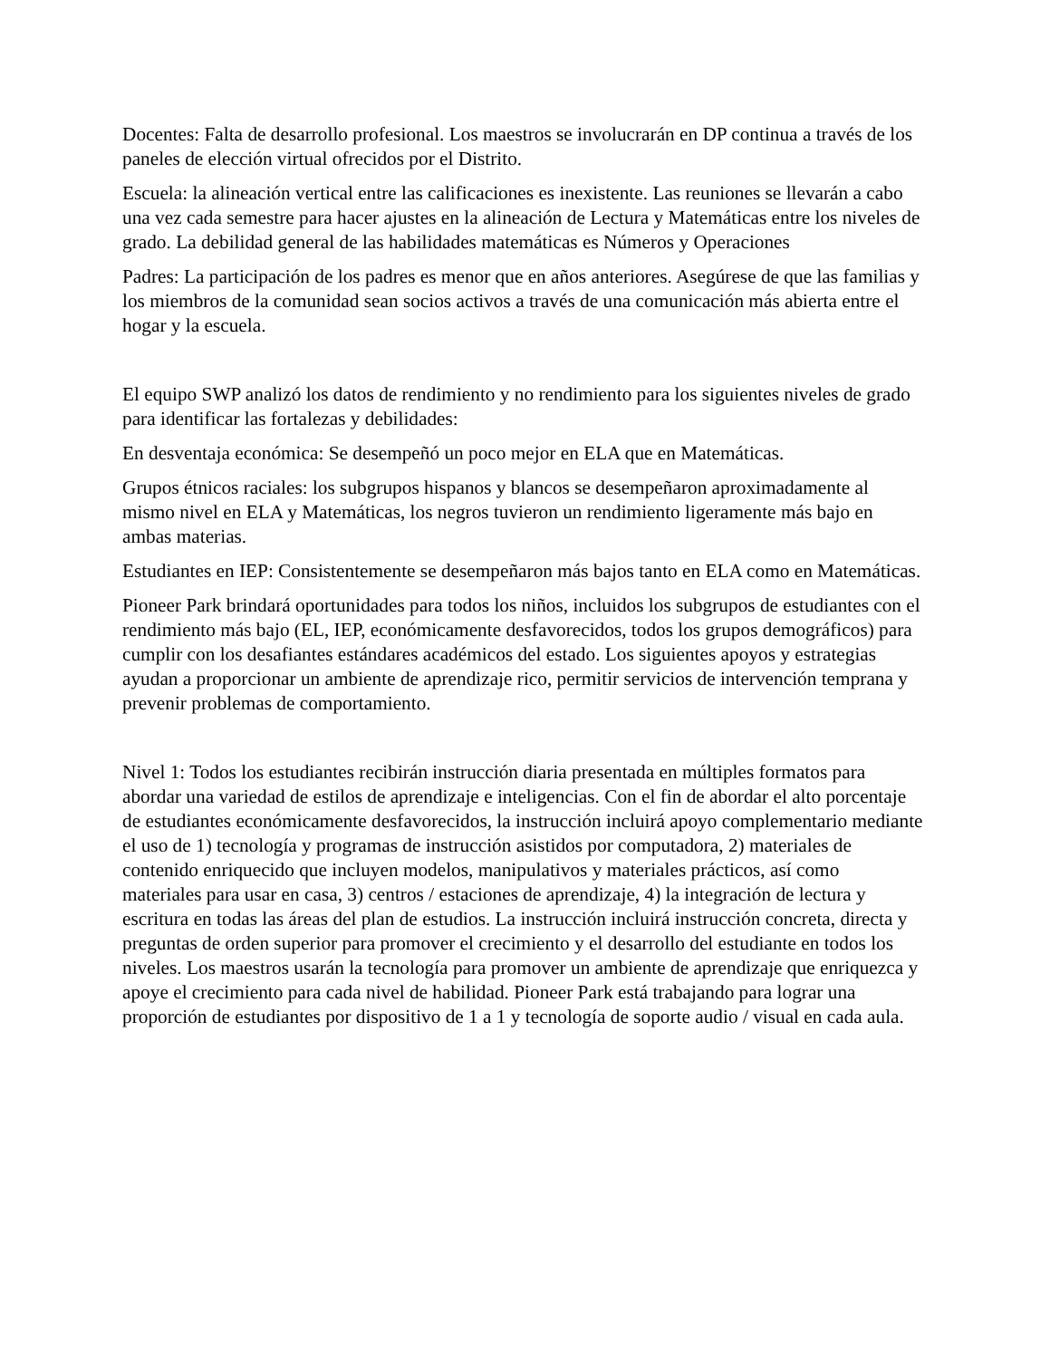Docentes: Falta de desarrollo profesional. Los maestros se involucrarán en DP continua a través de los paneles de elección virtual ofrecidos por el Distrito.
Escuela: la alineación vertical entre las calificaciones es inexistente. Las reuniones se llevarán a cabo una vez cada semestre para hacer ajustes en la alineación de Lectura y Matemáticas entre los niveles de grado. La debilidad general de las habilidades matemáticas es Números y Operaciones
Padres: La participación de los padres es menor que en años anteriores. Asegúrese de que las familias y los miembros de la comunidad sean socios activos a través de una comunicación más abierta entre el hogar y la escuela.
El equipo SWP analizó los datos de rendimiento y no rendimiento para los siguientes niveles de grado para identificar las fortalezas y debilidades:
En desventaja económica: Se desempeñó un poco mejor en ELA que en Matemáticas.
Grupos étnicos raciales: los subgrupos hispanos y blancos se desempeñaron aproximadamente al mismo nivel en ELA y Matemáticas, los negros tuvieron un rendimiento ligeramente más bajo en ambas materias.
Estudiantes en IEP: Consistentemente se desempeñaron más bajos tanto en ELA como en Matemáticas.
Pioneer Park brindará oportunidades para todos los niños, incluidos los subgrupos de estudiantes con el rendimiento más bajo (EL, IEP, económicamente desfavorecidos, todos los grupos demográficos) para cumplir con los desafiantes estándares académicos del estado. Los siguientes apoyos y estrategias ayudan a proporcionar un ambiente de aprendizaje rico, permitir servicios de intervención temprana y prevenir problemas de comportamiento.
Nivel 1: Todos los estudiantes recibirán instrucción diaria presentada en múltiples formatos para abordar una variedad de estilos de aprendizaje e inteligencias. Con el fin de abordar el alto porcentaje de estudiantes económicamente desfavorecidos, la instrucción incluirá apoyo complementario mediante el uso de 1) tecnología y programas de instrucción asistidos por computadora, 2) materiales de contenido enriquecido que incluyen modelos, manipulativos y materiales prácticos, así como materiales para usar en casa, 3) centros / estaciones de aprendizaje, 4) la integración de lectura y escritura en todas las áreas del plan de estudios. La instrucción incluirá instrucción concreta, directa y preguntas de orden superior para promover el crecimiento y el desarrollo del estudiante en todos los niveles. Los maestros usarán la tecnología para promover un ambiente de aprendizaje que enriquezca y apoye el crecimiento para cada nivel de habilidad. Pioneer Park está trabajando para lograr una proporción de estudiantes por dispositivo de 1 a 1 y tecnología de soporte audio / visual en cada aula.